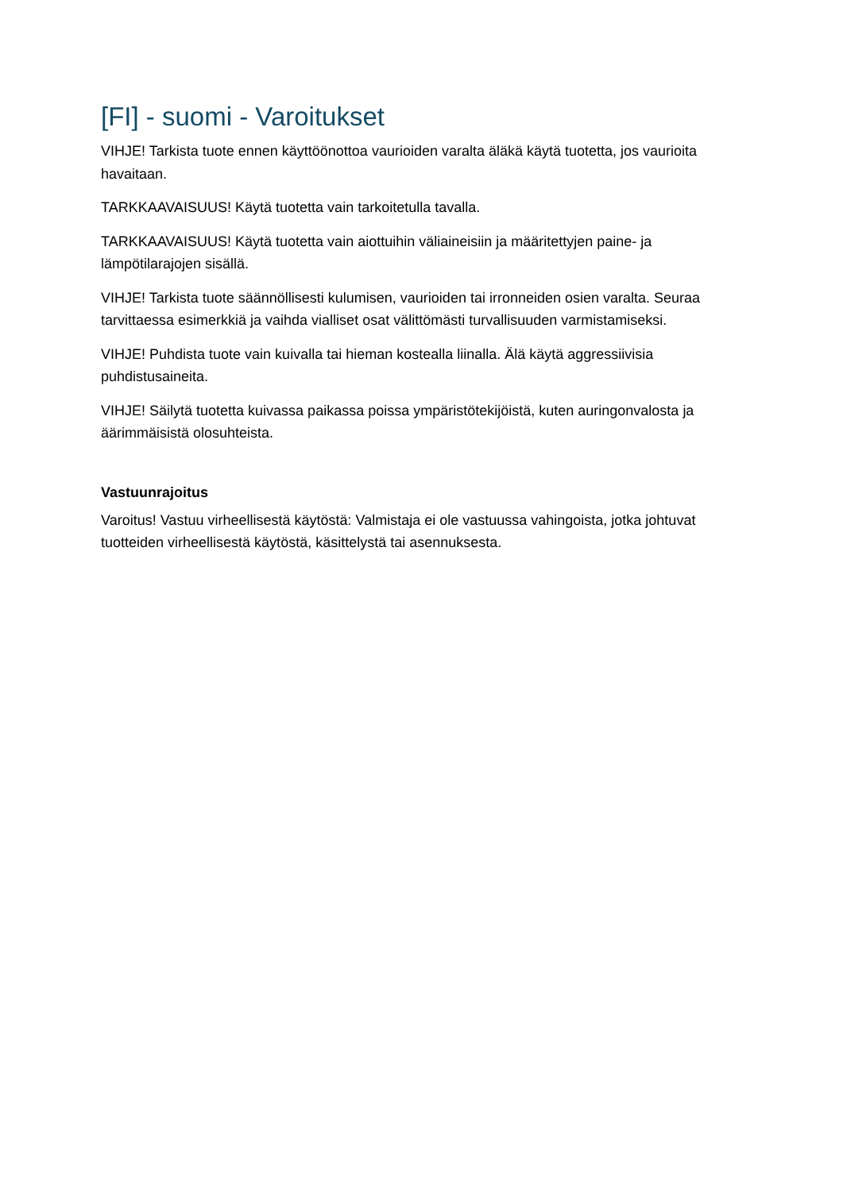[FI] - suomi - Varoitukset
VIHJE! Tarkista tuote ennen käyttöönottoa vaurioiden varalta äläkä käytä tuotetta, jos vaurioita havaitaan.
TARKKAAVAISUUS! Käytä tuotetta vain tarkoitetulla tavalla.
TARKKAAVAISUUS! Käytä tuotetta vain aiottuihin väliaineisiin ja määritettyjen paine- ja lämpötilarajojen sisällä.
VIHJE! Tarkista tuote säännöllisesti kulumisen, vaurioiden tai irronneiden osien varalta. Seuraa tarvittaessa esimerkkiä ja vaihda vialliset osat välittömästi turvallisuuden varmistamiseksi.
VIHJE! Puhdista tuote vain kuivalla tai hieman kostealla liinalla. Älä käytä aggressiivisia puhdistusaineita.
VIHJE! Säilytä tuotetta kuivassa paikassa poissa ympäristötekijöistä, kuten auringonvalosta ja äärimmäisistä olosuhteista.
Vastuunrajoitus
Varoitus! Vastuu virheellisestä käytöstä: Valmistaja ei ole vastuussa vahingoista, jotka johtuvat tuotteiden virheellisestä käytöstä, käsittelystä tai asennuksesta.